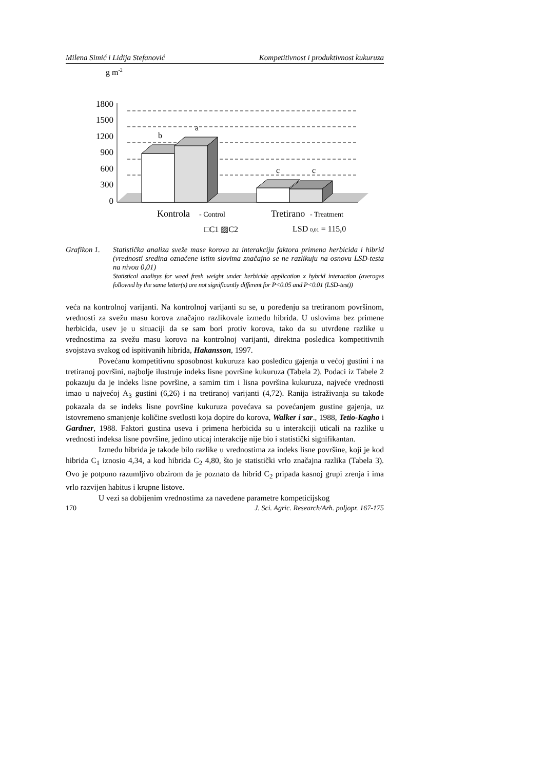Milena Simić i Lidija Stefanović Kompetitivnost i produktivnost kukuruza
g m-2
1800
1500
1200
900
600
300
0
b
a
c
c
Kontrola
- Control
Tretirano
- Treatment
□C1 ▨C2
LSD 0,01 = 115,0
Grafikon 1. Statistička analiza sveže mase korova za interakciju faktora primena herbicida i hibrid (vrednosti sredina označene istim slovima značajno se ne razlikuju na osnovu LSD-testa na nivou 0,01)
Statistical analisys for weed fresh weight under herbicide application x hybrid interaction (averages followed by the same letter(s) are not significantly different for P<0.05 and P<0.01 (LSD-test))
veća na kontrolnoj varijanti. Na kontrolnoj varijanti su se, u poređenju sa tretiranom površinom, vrednosti za svežu masu korova značajno razlikovale između hibrida. U uslovima bez primene herbicida, usev je u situaciji da se sam bori protiv korova, tako da su utvrđene razlike u vrednostima za svežu masu korova na kontrolnoj varijanti, direktna posledica kompetitivnih svojstava svakog od ispitivanih hibrida, Hakansson, 1997.
Povećanu kompetitivnu sposobnost kukuruza kao posledicu gajenja u većoj gustini i na tretiranoj površini, najbolje ilustruje indeks lisne površine kukuruza (Tabela 2). Podaci iz Tabele 2 pokazuju da je indeks lisne površine, a samim tim i lisna površina kukuruza, najveće vrednosti imao u najvećoj A<sub>3</sub> gustini (6,26) i na tretiranoj varijanti (4,72). Ranija istraživanja su takođe pokazala da se indeks lisne površine kukuruza povećava sa povećanjem gustine gajenja, uz istovremeno smanjenje količine svetlosti koja dopire do korova, Walker i sar., 1988, Tetio-Kagho i Gardner, 1988. Faktori gustina useva i primena herbicida su u interakciji uticali na razlike u vrednosti indeksa lisne površine, jedino uticaj interakcije nije bio i statistički signifikantan.
Između hibrida je takođe bilo razlike u vrednostima za indeks lisne površine, koji je kod hibrida C<sub>1</sub> iznosio 4,34, a kod hibrida C<sub>2</sub> 4,80, što je statistički vrlo značajna razlika (Tabela 3). Ovo je potpuno razumljivo obzirom da je poznato da hibrid C<sub>2</sub> pripada kasnoj grupi zrenja i ima vrlo razvijen habitus i krupne listove.
U vezi sa dobijenim vrednostima za navedene parametre kompeticijskog
170 J. Sci. Agric. Research/Arh. poljopr. 167-175